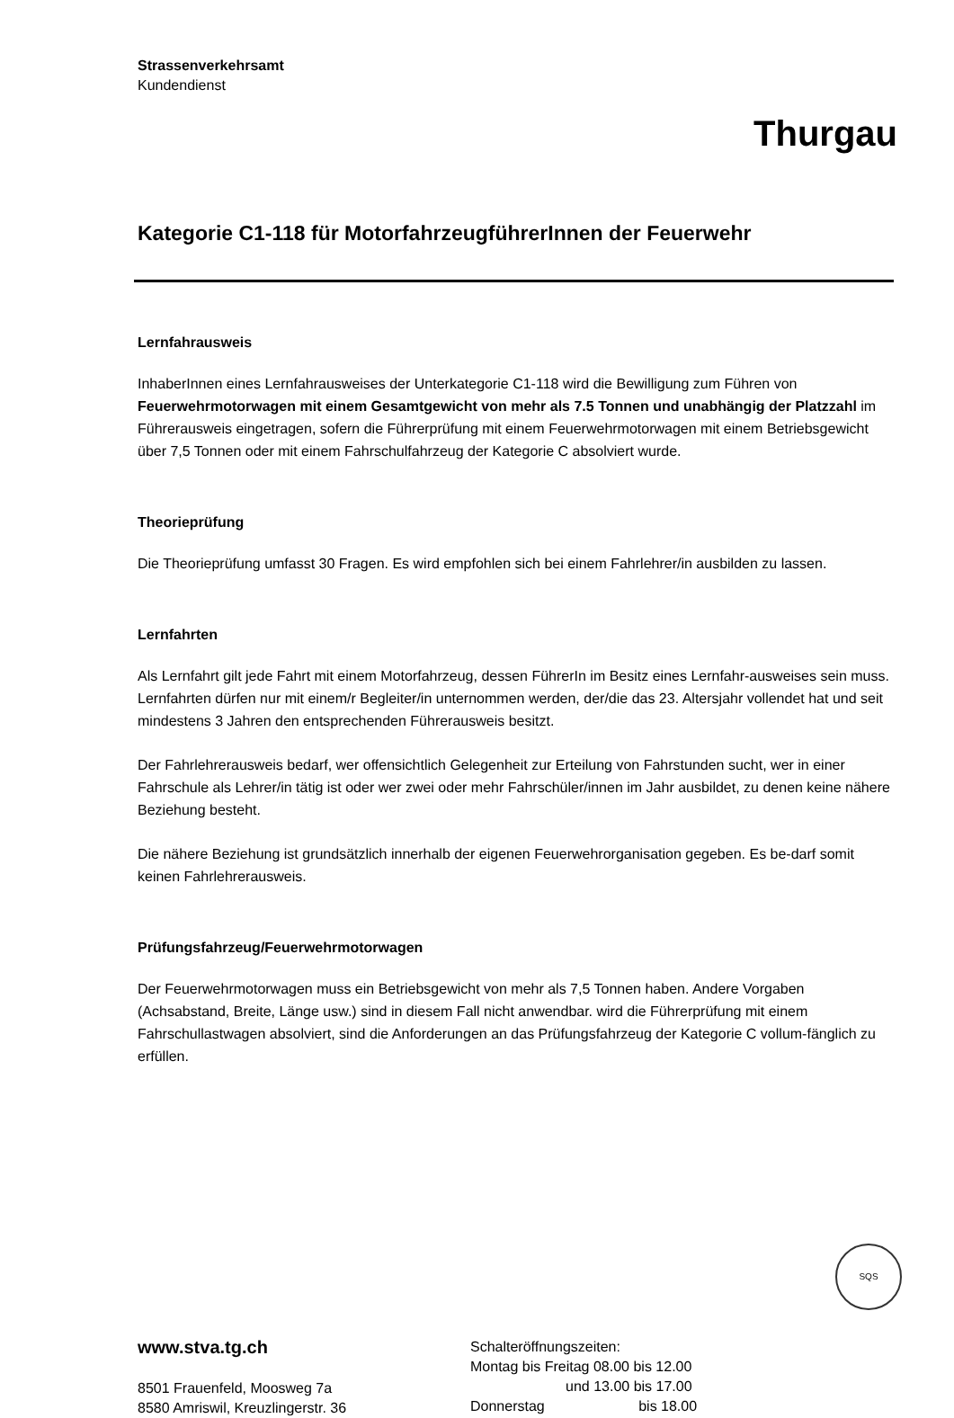Strassenverkehrsamt
Kundendienst
Thurgau
Kategorie C1-118 für MotorfahrzeugführerInnen der Feuerwehr
Lernfahrausweis
InhaberInnen eines Lernfahrausweises der Unterkategorie C1-118 wird die Bewilligung zum Führen von Feuerwehrmotorwagen mit einem Gesamtgewicht von mehr als 7.5 Tonnen und unabhängig der Platzzahl im Führerausweis eingetragen, sofern die Führerprüfung mit einem Feuerwehrmotorwagen mit einem Betriebsgewicht über 7,5 Tonnen oder mit einem Fahrschulfahrzeug der Kategorie C absolviert wurde.
Theorieprüfung
Die Theorieprüfung umfasst 30 Fragen. Es wird empfohlen sich bei einem Fahrlehrer/in ausbilden zu lassen.
Lernfahrten
Als Lernfahrt gilt jede Fahrt mit einem Motorfahrzeug, dessen FührerIn im Besitz eines Lernfahr-ausweises sein muss. Lernfahrten dürfen nur mit einem/r Begleiter/in unternommen werden, der/die das 23. Altersjahr vollendet hat und seit mindestens 3 Jahren den entsprechenden Führerausweis besitzt.
Der Fahrlehrerausweis bedarf, wer offensichtlich Gelegenheit zur Erteilung von Fahrstunden sucht, wer in einer Fahrschule als Lehrer/in tätig ist oder wer zwei oder mehr Fahrschüler/innen im Jahr ausbildet, zu denen keine nähere Beziehung besteht.
Die nähere Beziehung ist grundsätzlich innerhalb der eigenen Feuerwehrorganisation gegeben. Es be-darf somit keinen Fahrlehrerausweis.
Prüfungsfahrzeug/Feuerwehrmotorwagen
Der Feuerwehrmotorwagen muss ein Betriebsgewicht von mehr als 7,5 Tonnen haben. Andere Vorgaben (Achsabstand, Breite, Länge usw.) sind in diesem Fall nicht anwendbar. wird die Führerprüfung mit einem Fahrschullastwagen absolviert, sind die Anforderungen an das Prüfungsfahrzeug der Kategorie C vollum-fänglich zu erfüllen.
www.stva.tg.ch
8501 Frauenfeld, Moosweg 7a
8580 Amriswil, Kreuzlingerstr. 36
Schalteröffnungszeiten:
Montag bis Freitag 08.00 bis 12.00
und 13.00 bis 17.00
Donnerstag bis 18.00
SQS